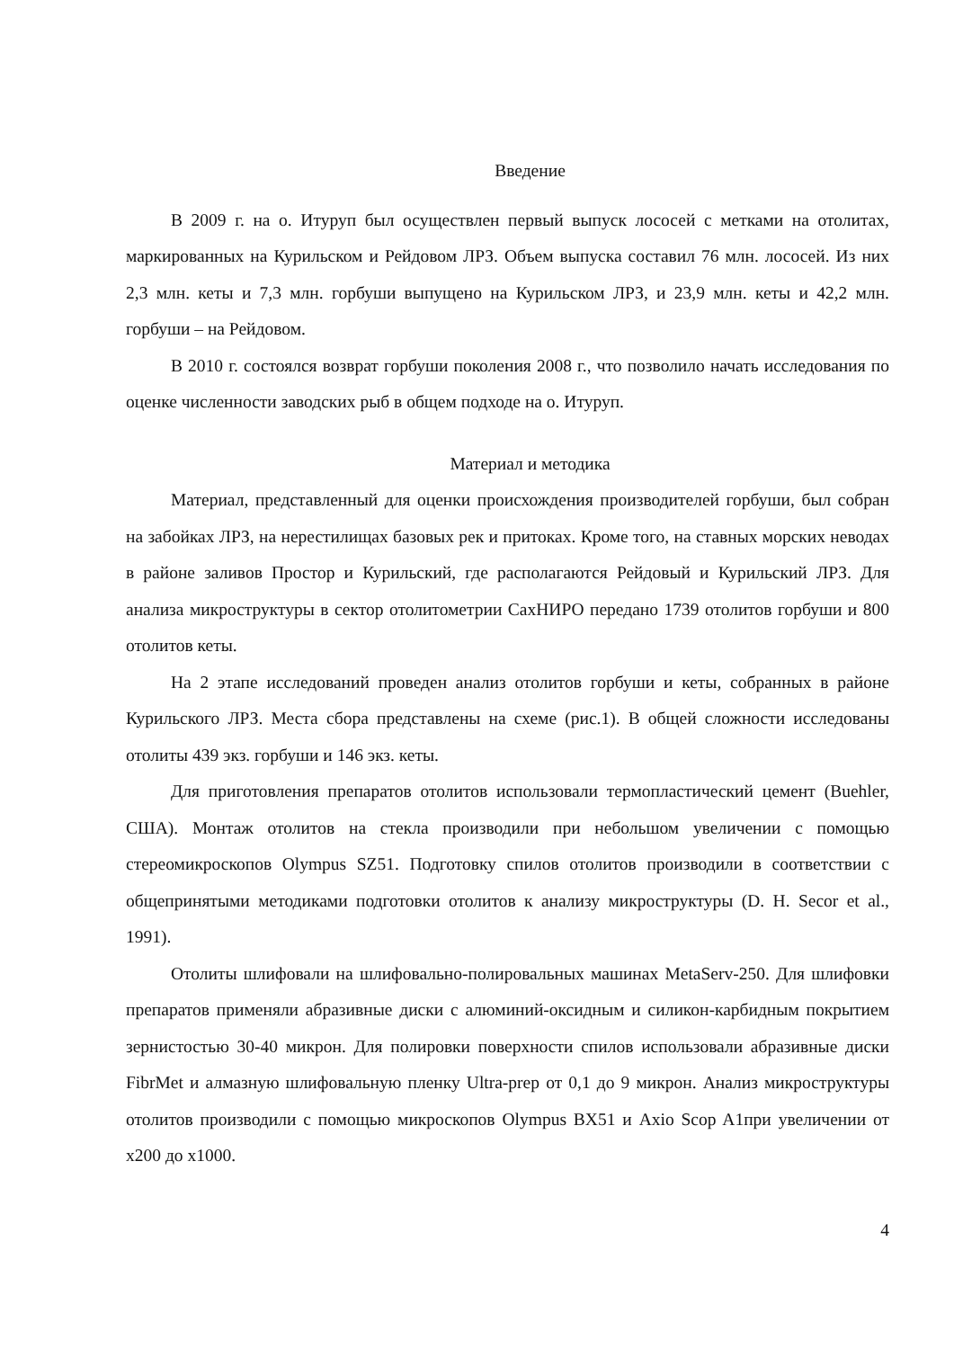Введение
В 2009 г. на о. Итуруп был осуществлен первый выпуск лососей с метками на отолитах, маркированных на Курильском и Рейдовом ЛРЗ. Объем выпуска составил 76 млн. лососей. Из них 2,3 млн. кеты и 7,3 млн. горбуши выпущено на Курильском ЛРЗ, и 23,9 млн. кеты и 42,2 млн. горбуши – на Рейдовом.
В 2010 г. состоялся возврат горбуши поколения 2008 г., что позволило начать исследования по оценке численности заводских рыб в общем подходе на о. Итуруп.
Материал и методика
Материал, представленный для оценки происхождения производителей горбуши, был собран на забойках ЛРЗ, на нерестилищах базовых рек и притоках. Кроме того, на ставных морских неводах в районе заливов Простор и Курильский, где располагаются Рейдовый и Курильский ЛРЗ. Для анализа микроструктуры в сектор отолитометрии СахНИРО передано 1739 отолитов горбуши и 800 отолитов кеты.
На 2 этапе исследований проведен анализ отолитов горбуши и кеты, собранных в районе Курильского ЛРЗ. Места сбора представлены на схеме (рис.1). В общей сложности исследованы отолиты 439 экз. горбуши и 146 экз. кеты.
Для приготовления препаратов отолитов использовали термопластический цемент (Buehler, США). Монтаж отолитов на стекла производили при небольшом увеличении с помощью стереомикроскопов Olympus SZ51. Подготовку спилов отолитов производили в соответствии с общепринятыми методиками подготовки отолитов к анализу микроструктуры (D. H. Secor et al., 1991).
Отолиты шлифовали на шлифовально-полировальных машинах MetaServ-250. Для шлифовки препаратов применяли абразивные диски с алюминий-оксидным и силикон-карбидным покрытием зернистостью 30-40 микрон. Для полировки поверхности спилов использовали абразивные диски FibrMet и алмазную шлифовальную пленку Ultra-prep от 0,1 до 9 микрон. Анализ микроструктуры отолитов производили с помощью микроскопов Olympus BX51 и Axio Scop A1при увеличении от х200 до х1000.
4